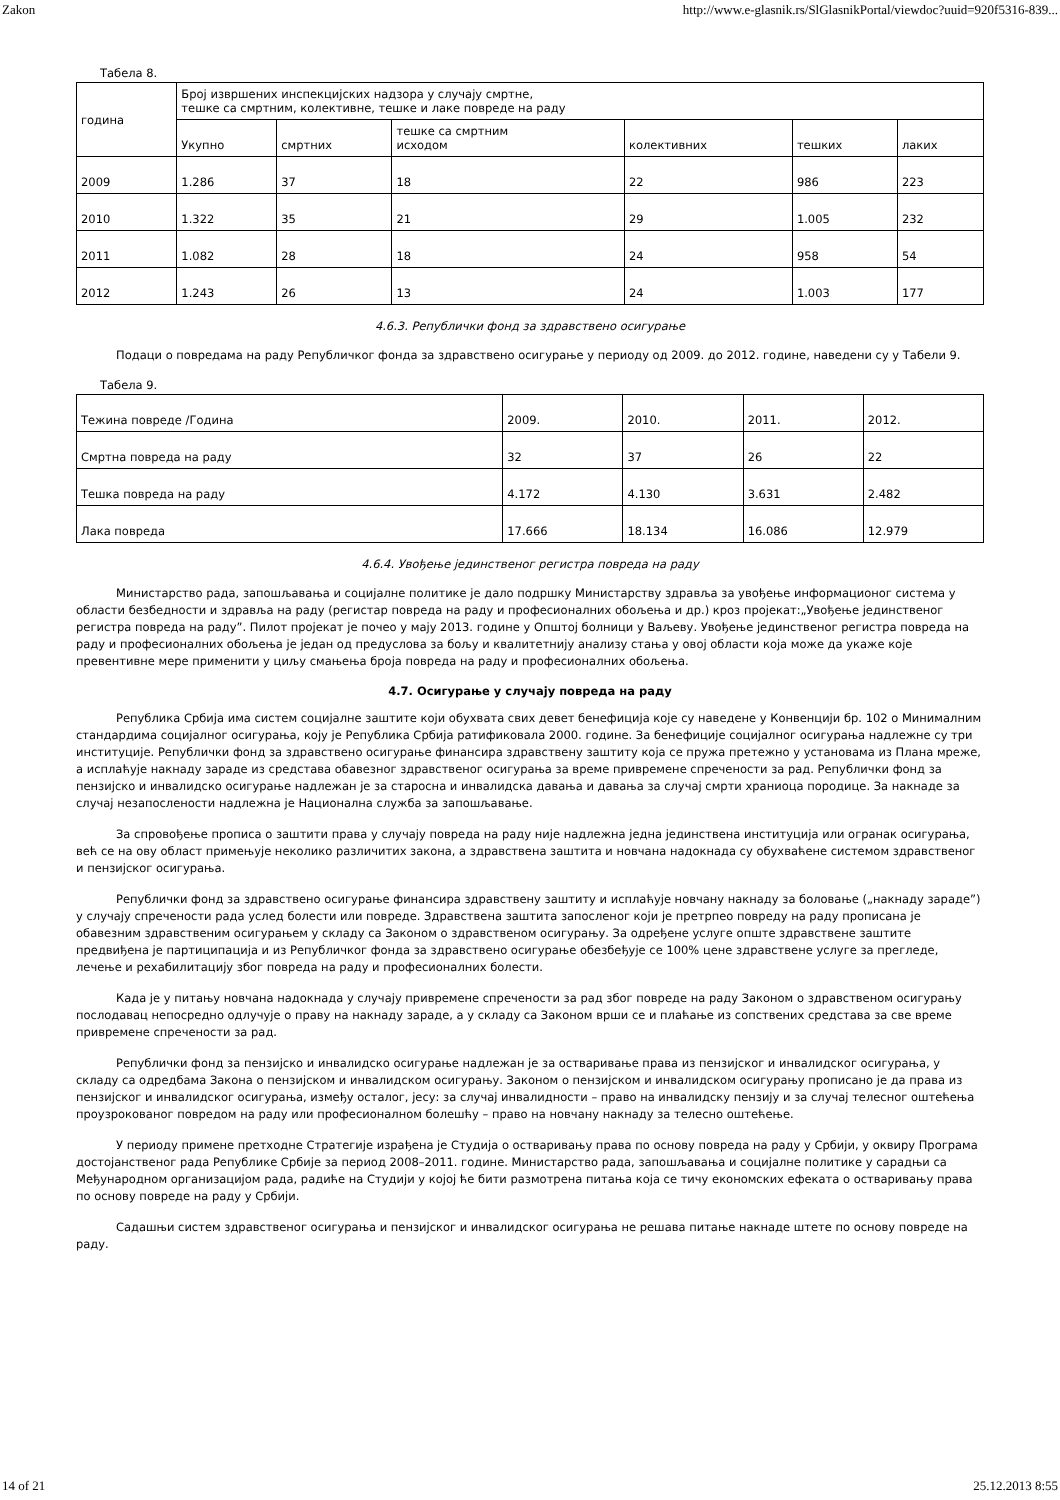Zakon http://www.e-glasnik.rs/SlGlasnikPortal/viewdoc?uuid=920f5316-839...
Табела 8.
| година | Број извршених инспекцијских надзора у случају смртне, тешке са смртним, колективне, тешке и лаке повреде на раду | | | | | |
| | Укупно | смртних | тешке са смртним исходом | колективних | тешких | лаких |
| 2009 | 1.286 | 37 | 18 | 22 | 986 | 223 |
| 2010 | 1.322 | 35 | 21 | 29 | 1.005 | 232 |
| 2011 | 1.082 | 28 | 18 | 24 | 958 | 54 |
| 2012 | 1.243 | 26 | 13 | 24 | 1.003 | 177 |
4.6.3. Републички фонд за здравствено осигурање
Подаци о повредама на раду Републичког фонда за здравствено осигурање у периоду од 2009. до 2012. године, наведени су у Табели 9.
Табела 9.
| Тежина повреде /Година | 2009. | 2010. | 2011. | 2012. |
| Смртна повреда на раду | 32 | 37 | 26 | 22 |
| Тешка повреда на раду | 4.172 | 4.130 | 3.631 | 2.482 |
| Лака повреда | 17.666 | 18.134 | 16.086 | 12.979 |
4.6.4. Увођење јединственог регистра повреда на раду
Министарство рада, запошљавања и социјалне политике је дало подршку Министарству здравља за увођење информационог система у области безбедности и здравља на раду (регистар повреда на раду и професионалних обољења и др.) кроз пројекат:„Увођење јединственог регистра повреда на раду”. Пилот пројекат је почео у мају 2013. године у Општој болници у Ваљеву. Увођење јединственог регистра повреда на раду и професионалних обољења је један од предуслова за бољу и квалитетнију анализу стања у овој области која може да укаже које превентивне мере применити у циљу смањења броја повреда на раду и професионалних обољења.
4.7. Осигурање у случају повреда на раду
Република Србија има систем социјалне заштите који обухвата свих девет бенефиција које су наведене у Конвенцији бр. 102 о Минималним стандардима социјалног осигурања, коју је Република Србија ратификовала 2000. године. За бенефиције социјалног осигурања надлежне су три институције. Републички фонд за здравствено осигурање финансира здравствену заштиту која се пружа претежно у установама из Плана мреже, а исплаћује накнаду зараде из средстава обавезног здравственог осигурања за време привремене спречености за рад. Републички фонд за пензијско и инвалидско осигурање надлежан је за старосна и инвалидска давања и давања за случај смрти храниоца породице. За накнаде за случај незапослености надлежна је Национална служба за запошљавање.
За спровођење прописа о заштити права у случају повреда на раду није надлежна једна јединствена институција или огранак осигурања, већ се на ову област примењује неколико различитих закона, а здравствена заштита и новчана надокнада су обухваћене системом здравственог и пензијског осигурања.
Републички фонд за здравствено осигурање финансира здравствену заштиту и исплаћује новчану накнаду за боловање („накнаду зараде”) у случају спречености рада услед болести или повреде. Здравствена заштита запосленог који је претрпео повреду на раду прописана је обавезним здравственим осигурањем у складу са Законом о здравственом осигурању. За одређене услуге опште здравствене заштите предвиђена је партиципација и из Републичког фонда за здравствено осигурање обезбеђује се 100% цене здравствене услуге за прегледе, лечење и рехабилитацију због повреда на раду и професионалних болести.
Када је у питању новчана надокнада у случају привремене спречености за рад због повреде на раду Законом о здравственом осигурању послодавац непосредно одлучује о праву на накнаду зараде, а у складу са Законом врши се и плаћање из сопствених средстава за све време привремене спречености за рад.
Републички фонд за пензијско и инвалидско осигурање надлежан је за остваривање права из пензијског и инвалидског осигурања, у складу са одредбама Закона о пензијском и инвалидском осигурању. Законом о пензијском и инвалидском осигурању прописано је да права из пензијског и инвалидског осигурања, између осталог, јесу: за случај инвалидности – право на инвалидску пензију и за случај телесног оштећења проузрокованог повредом на раду или професионалном болешћу – право на новчану накнаду за телесно оштећење.
У периоду примене претходне Стратегије израђена је Студија о остваривању права по основу повреда на раду у Србији, у оквиру Програма достојанственог рада Републике Србије за период 2008–2011. године. Министарство рада, запошљавања и социјалне политике у сарадњи са Међународном организацијом рада, радиће на Студији у којој ће бити размотрена питања која се тичу економских ефеката о остваривању права по основу повреде на раду у Србији.
Садашњи систем здравственог осигурања и пензијског и инвалидског осигурања не решава питање накнаде штете по основу повреде на раду.
14 of 21 25.12.2013 8:55